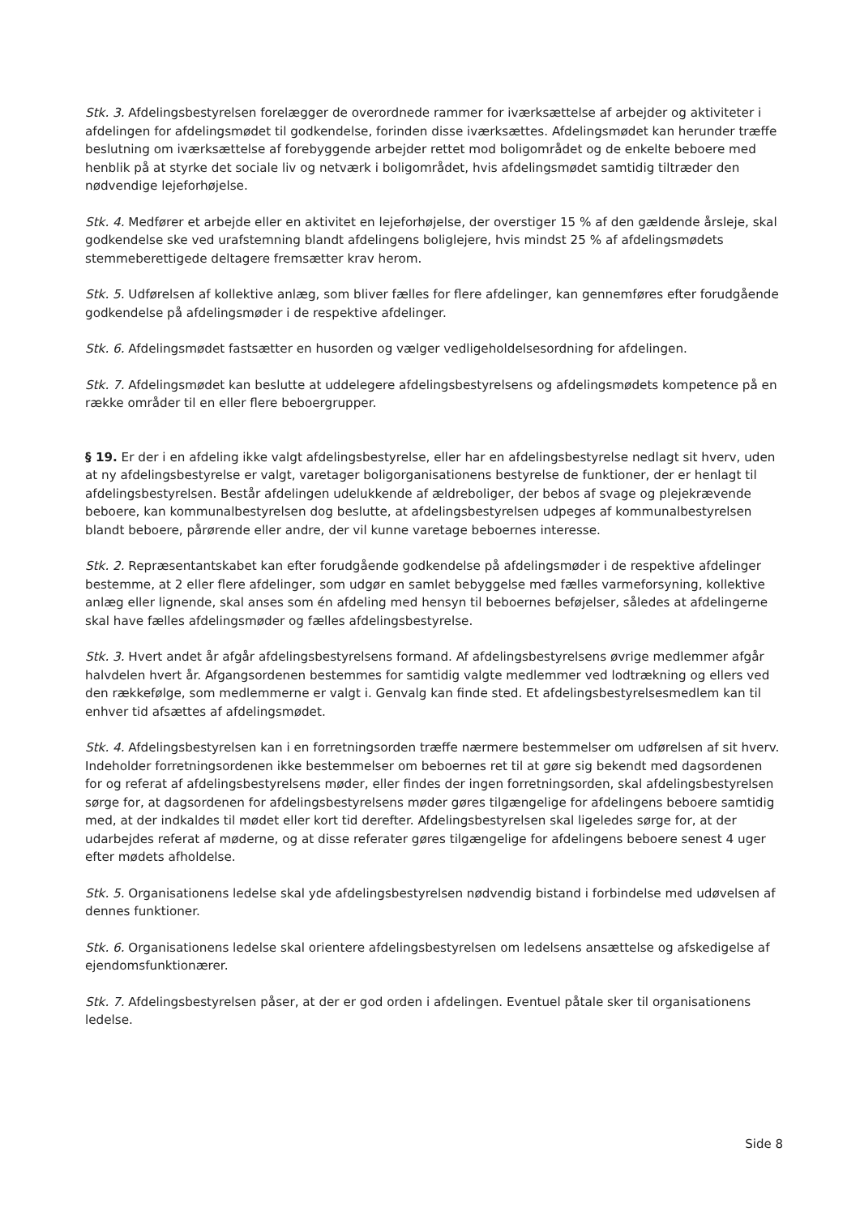Stk. 3. Afdelingsbestyrelsen forelægger de overordnede rammer for iværksættelse af arbejder og aktiviteter i afdelingen for afdelingsmødet til godkendelse, forinden disse iværksættes. Afdelingsmødet kan herunder træffe beslutning om iværksættelse af forebyggende arbejder rettet mod boligområdet og de enkelte beboere med henblik på at styrke det sociale liv og netværk i boligområdet, hvis afdelingsmødet samtidig tiltræder den nødvendige lejeforhøjelse.
Stk. 4. Medfører et arbejde eller en aktivitet en lejeforhøjelse, der overstiger 15 % af den gældende årsleje, skal godkendelse ske ved urafstemning blandt afdelingens boliglejere, hvis mindst 25 % af afdelingsmødets stemmeberettigede deltagere fremsætter krav herom.
Stk. 5. Udførelsen af kollektive anlæg, som bliver fælles for flere afdelinger, kan gennemføres efter forudgående godkendelse på afdelingsmøder i de respektive afdelinger.
Stk. 6. Afdelingsmødet fastsætter en husorden og vælger vedligeholdelsesordning for afdelingen.
Stk. 7. Afdelingsmødet kan beslutte at uddelegere afdelingsbestyrelsens og afdelingsmødets kompetence på en række områder til en eller flere beboergrupper.
§ 19. Er der i en afdeling ikke valgt afdelingsbestyrelse, eller har en afdelingsbestyrelse nedlagt sit hverv, uden at ny afdelingsbestyrelse er valgt, varetager boligorganisationens bestyrelse de funktioner, der er henlagt til afdelingsbestyrelsen. Består afdelingen udelukkende af ældreboliger, der bebos af svage og plejekrævende beboere, kan kommunalbestyrelsen dog beslutte, at afdelingsbestyrelsen udpeges af kommunalbestyrelsen blandt beboere, pårørende eller andre, der vil kunne varetage beboernes interesse.
Stk. 2. Repræsentantskabet kan efter forudgående godkendelse på afdelingsmøder i de respektive afdelinger bestemme, at 2 eller flere afdelinger, som udgør en samlet bebyggelse med fælles varmeforsyning, kollektive anlæg eller lignende, skal anses som én afdeling med hensyn til beboernes beføjelser, således at afdelingerne skal have fælles afdelingsmøder og fælles afdelingsbestyrelse.
Stk. 3. Hvert andet år afgår afdelingsbestyrelsens formand. Af afdelingsbestyrelsens øvrige medlemmer afgår halvdelen hvert år. Afgangsordenen bestemmes for samtidig valgte medlemmer ved lodtrækning og ellers ved den rækkefølge, som medlemmerne er valgt i. Genvalg kan finde sted. Et afdelingsbestyrelsesmedlem kan til enhver tid afsættes af afdelingsmødet.
Stk. 4. Afdelingsbestyrelsen kan i en forretningsorden træffe nærmere bestemmelser om udførelsen af sit hverv. Indeholder forretningsordenen ikke bestemmelser om beboernes ret til at gøre sig bekendt med dagsordenen for og referat af afdelingsbestyrelsens møder, eller findes der ingen forretningsorden, skal afdelingsbestyrelsen sørge for, at dagsordenen for afdelingsbestyrelsens møder gøres tilgængelige for afdelingens beboere samtidig med, at der indkaldes til mødet eller kort tid derefter. Afdelingsbestyrelsen skal ligeledes sørge for, at der udarbejdes referat af møderne, og at disse referater gøres tilgængelige for afdelingens beboere senest 4 uger efter mødets afholdelse.
Stk. 5. Organisationens ledelse skal yde afdelingsbestyrelsen nødvendig bistand i forbindelse med udøvelsen af dennes funktioner.
Stk. 6. Organisationens ledelse skal orientere afdelingsbestyrelsen om ledelsens ansættelse og afskedigelse af ejendomsfunktionærer.
Stk. 7. Afdelingsbestyrelsen påser, at der er god orden i afdelingen. Eventuel påtale sker til organisationens ledelse.
Side 8